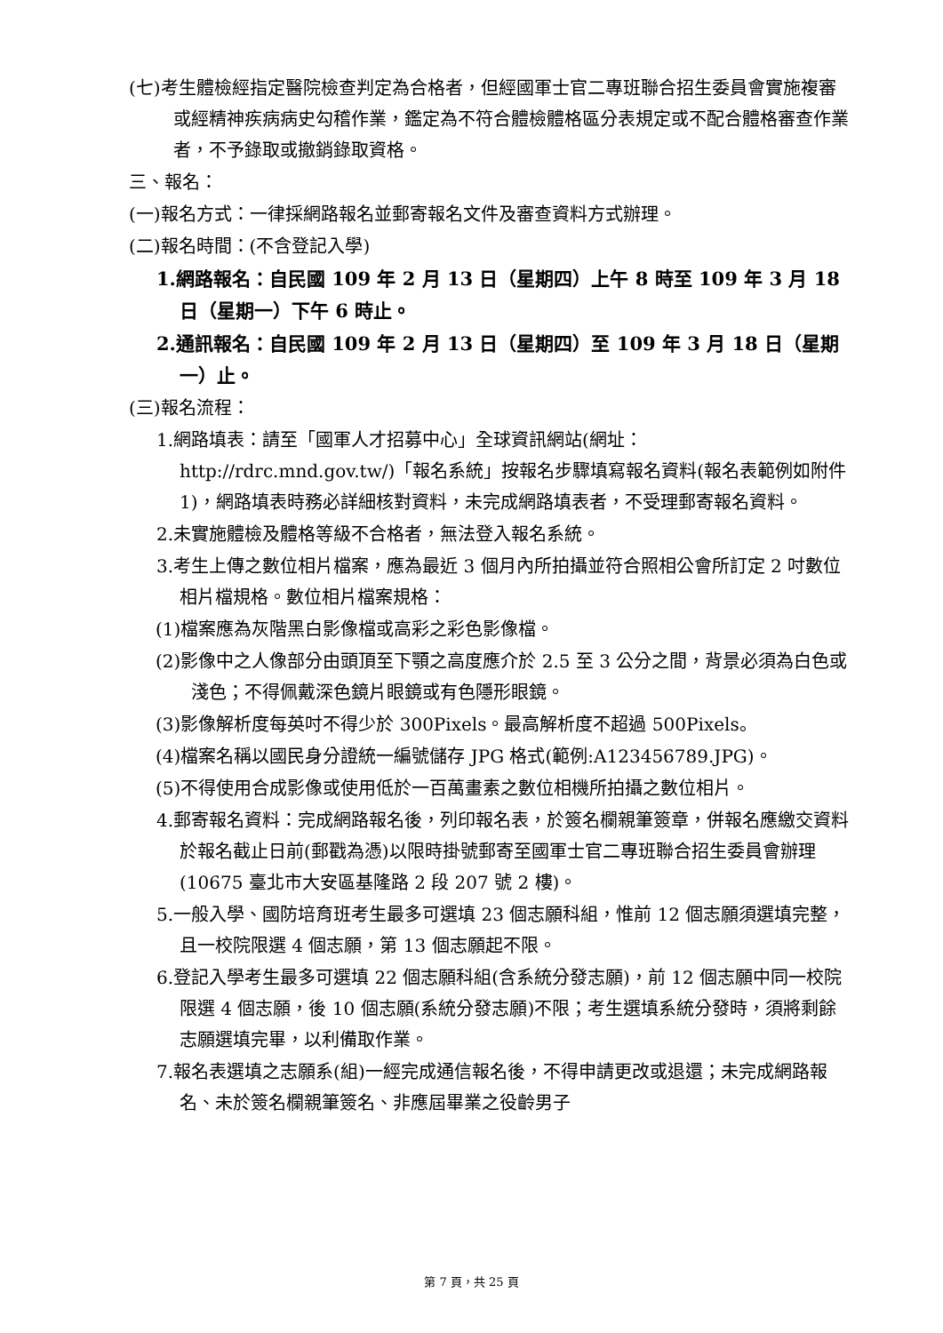(七)考生體檢經指定醫院檢查判定為合格者，但經國軍士官二專班聯合招生委員會實施複審或經精神疾病病史勾稽作業，鑑定為不符合體檢體格區分表規定或不配合體格審查作業者，不予錄取或撤銷錄取資格。
三、報名：
(一)報名方式：一律採網路報名並郵寄報名文件及審查資料方式辦理。
(二)報名時間：(不含登記入學)
1.網路報名：自民國 109 年 2 月 13 日（星期四）上午 8 時至 109 年 3 月 18 日（星期一）下午 6 時止。
2.通訊報名：自民國 109 年 2 月 13 日（星期四）至 109 年 3 月 18 日（星期一）止。
(三)報名流程：
1.網路填表：請至「國軍人才招募中心」全球資訊網站(網址：http://rdrc.mnd.gov.tw/)「報名系統」按報名步驟填寫報名資料(報名表範例如附件 1)，網路填表時務必詳細核對資料，未完成網路填表者，不受理郵寄報名資料。
2.未實施體檢及體格等級不合格者，無法登入報名系統。
3.考生上傳之數位相片檔案，應為最近 3 個月內所拍攝並符合照相公會所訂定 2 吋數位相片檔規格。數位相片檔案規格：
(1)檔案應為灰階黑白影像檔或高彩之彩色影像檔。
(2)影像中之人像部分由頭頂至下顎之高度應介於 2.5 至 3 公分之間，背景必須為白色或淺色；不得佩戴深色鏡片眼鏡或有色隱形眼鏡。
(3)影像解析度每英吋不得少於 300Pixels。最高解析度不超過 500Pixels。
(4)檔案名稱以國民身分證統一編號儲存 JPG 格式(範例:A123456789.JPG)。
(5)不得使用合成影像或使用低於一百萬畫素之數位相機所拍攝之數位相片。
4.郵寄報名資料：完成網路報名後，列印報名表，於簽名欄親筆簽章，併報名應繳交資料於報名截止日前(郵戳為憑)以限時掛號郵寄至國軍士官二專班聯合招生委員會辦理(10675 臺北市大安區基隆路 2 段 207 號 2 樓)。
5.一般入學、國防培育班考生最多可選填 23 個志願科組，惟前 12 個志願須選填完整，且一校院限選 4 個志願，第 13 個志願起不限。
6.登記入學考生最多可選填 22 個志願科組(含系統分發志願)，前 12 個志願中同一校院限選 4 個志願，後 10 個志願(系統分發志願)不限；考生選填系統分發時，須將剩餘志願選填完畢，以利備取作業。
7.報名表選填之志願系(組)一經完成通信報名後，不得申請更改或退還；未完成網路報名、未於簽名欄親筆簽名、非應屆畢業之役齡男子
第 7 頁，共 25 頁